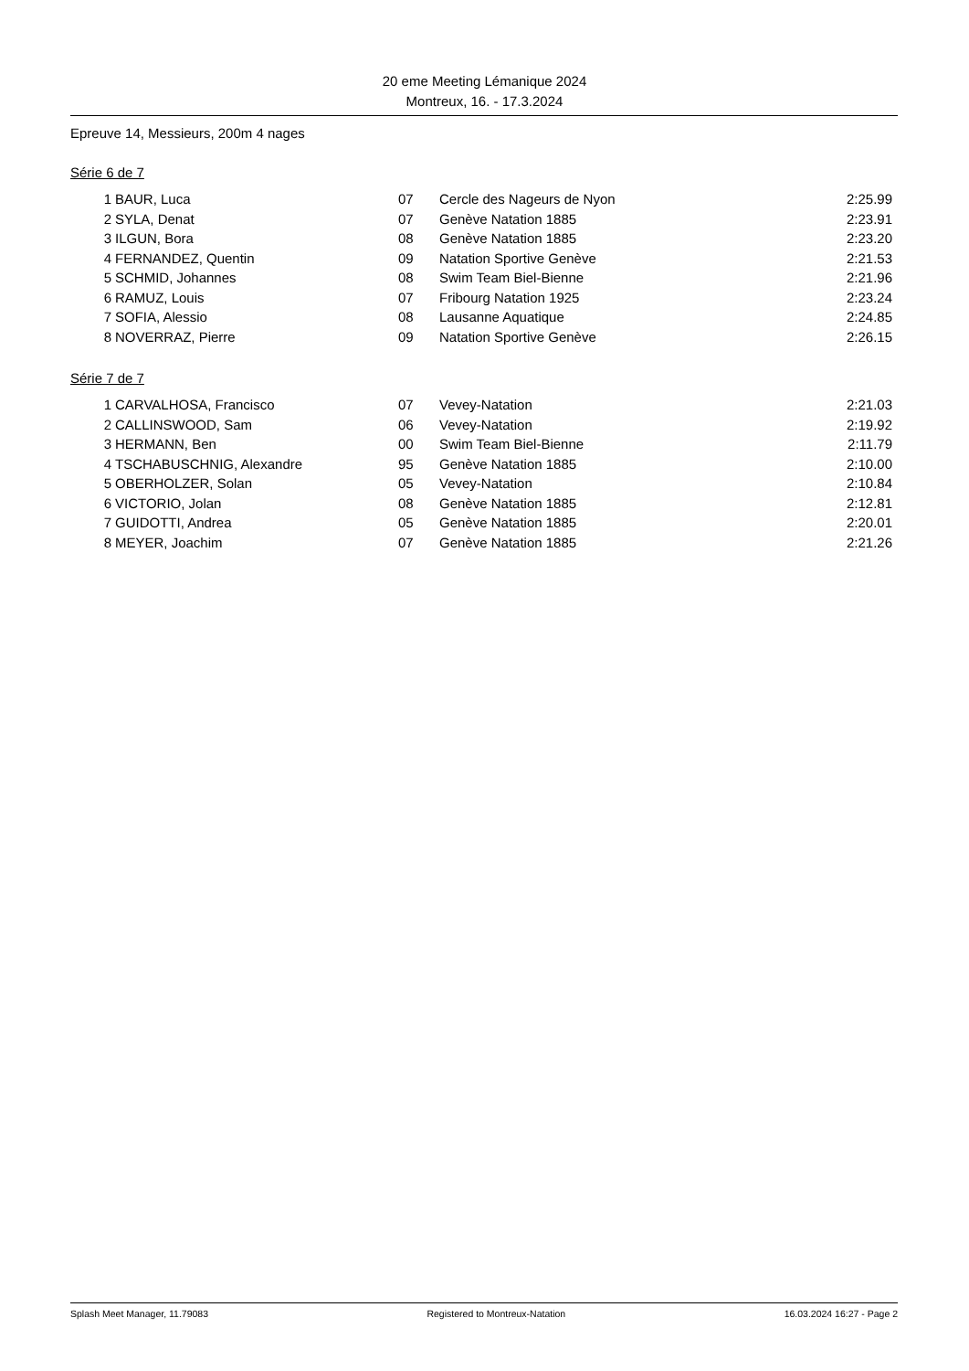20 eme Meeting Lémanique 2024
Montreux, 16. - 17.3.2024
Epreuve 14, Messieurs, 200m 4 nages
Série 6 de 7
| 1 | BAUR, Luca | 07 | Cercle des Nageurs de Nyon | 2:25.99 |
| 2 | SYLA, Denat | 07 | Genève Natation 1885 | 2:23.91 |
| 3 | ILGUN, Bora | 08 | Genève Natation 1885 | 2:23.20 |
| 4 | FERNANDEZ, Quentin | 09 | Natation Sportive Genève | 2:21.53 |
| 5 | SCHMID, Johannes | 08 | Swim Team Biel-Bienne | 2:21.96 |
| 6 | RAMUZ, Louis | 07 | Fribourg Natation 1925 | 2:23.24 |
| 7 | SOFIA, Alessio | 08 | Lausanne Aquatique | 2:24.85 |
| 8 | NOVERRAZ, Pierre | 09 | Natation Sportive Genève | 2:26.15 |
Série 7 de 7
| 1 | CARVALHOSA, Francisco | 07 | Vevey-Natation | 2:21.03 |
| 2 | CALLINSWOOD, Sam | 06 | Vevey-Natation | 2:19.92 |
| 3 | HERMANN, Ben | 00 | Swim Team Biel-Bienne | 2:11.79 |
| 4 | TSCHABUSCHNIG, Alexandre | 95 | Genève Natation 1885 | 2:10.00 |
| 5 | OBERHOLZER, Solan | 05 | Vevey-Natation | 2:10.84 |
| 6 | VICTORIO, Jolan | 08 | Genève Natation 1885 | 2:12.81 |
| 7 | GUIDOTTI, Andrea | 05 | Genève Natation 1885 | 2:20.01 |
| 8 | MEYER, Joachim | 07 | Genève Natation 1885 | 2:21.26 |
Splash Meet Manager, 11.79083 Registered to Montreux-Natation 16.03.2024 16:27 - Page 2